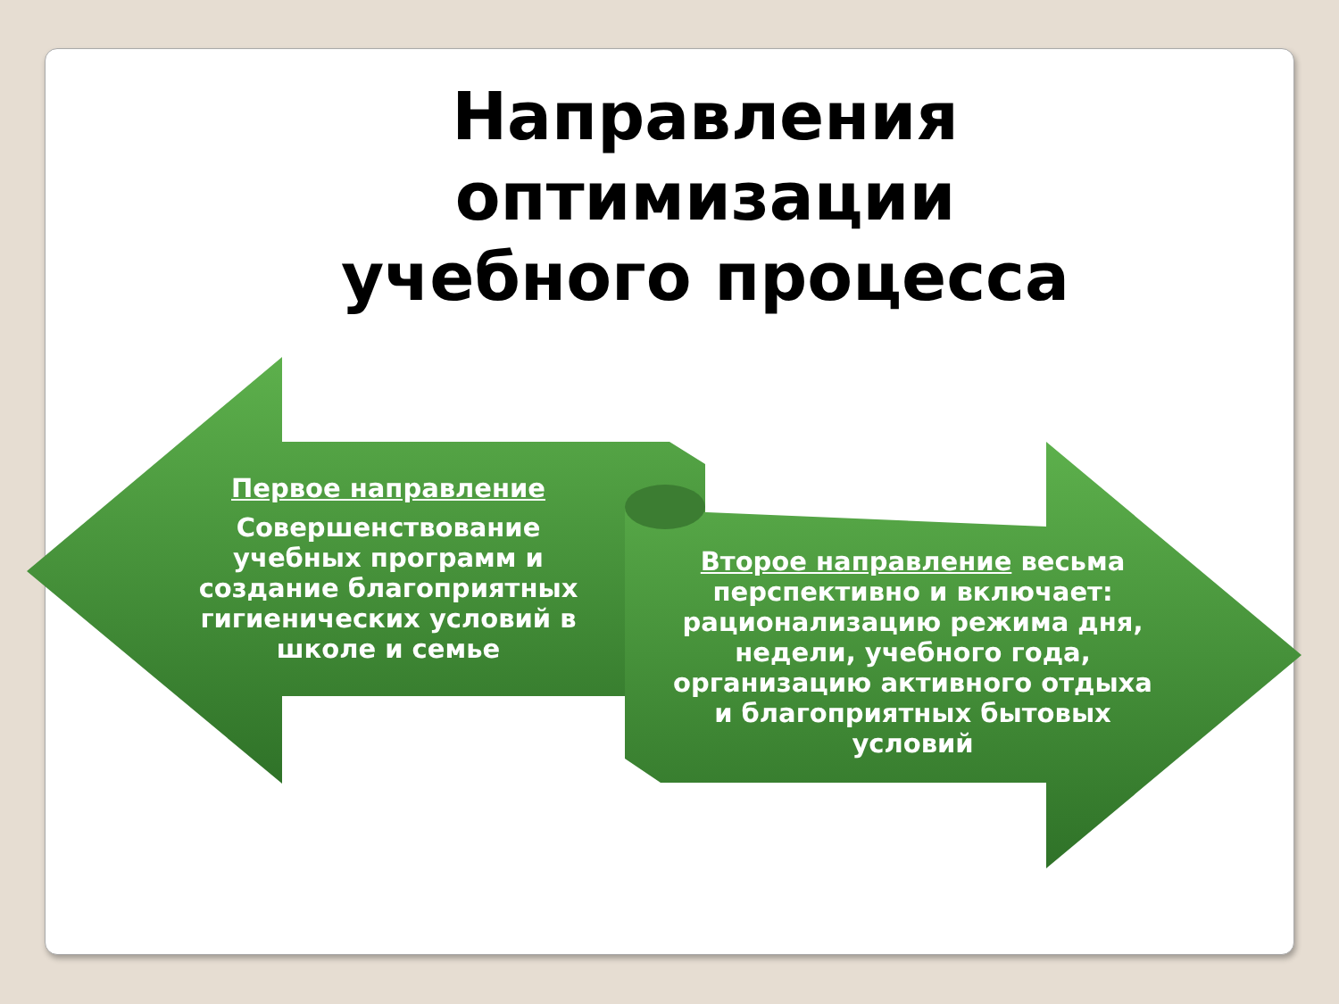Направления
оптимизации
учебного процесса
Первое направление
Совершенствование учебных программ и создание благоприятных гигиенических условий в школе и семье
Второе направление весьма перспективно и включает: рационализацию режима дня, недели, учебного года, организацию активного отдыха и благоприятных бытовых условий